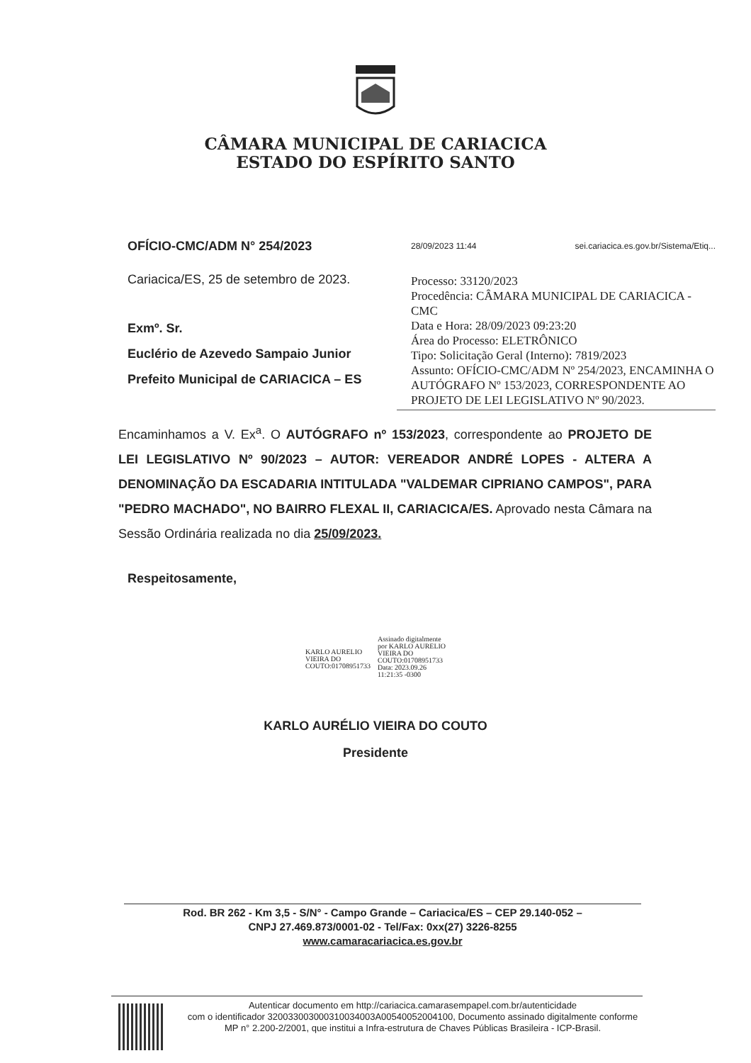CÂMARA MUNICIPAL DE CARIACICA
ESTADO DO ESPÍRITO SANTO
OFÍCIO-CMC/ADM N° 254/2023
Cariacica/ES, 25 de setembro de 2023.
Exmº. Sr.
Euclério de Azevedo Sampaio Junior
Prefeito Municipal de CARIACICA – ES
28/09/2023 11:44 sei.cariacica.es.gov.br/Sistema/Etiq...
Processo: 33120/2023
Procedência: CÂMARA MUNICIPAL DE CARIACICA - CMC
Data e Hora: 28/09/2023 09:23:20
Área do Processo: ELETRÔNICO
Tipo: Solicitação Geral (Interno): 7819/2023
Assunto: OFÍCIO-CMC/ADM Nº 254/2023, ENCAMINHA O AUTÓGRAFO Nº 153/2023, CORRESPONDENTE AO PROJETO DE LEI LEGISLATIVO Nº 90/2023.
Encaminhamos a V. Ex<sup>a</sup>. O AUTÓGRAFO nº 153/2023, correspondente ao PROJETO DE LEI LEGISLATIVO Nº 90/2023 – AUTOR: VEREADOR ANDRÉ LOPES - ALTERA A DENOMINAÇÃO DA ESCADARIA INTITULADA "VALDEMAR CIPRIANO CAMPOS", PARA "PEDRO MACHADO", NO BAIRRO FLEXAL II, CARIACICA/ES. Aprovado nesta Câmara na Sessão Ordinária realizada no dia 25/09/2023.
Respeitosamente,
KARLO AURELIO
VIEIRA DO
COUTO:01708951733
Assinado digitalmente
por KARLO AURELIO
VIEIRA DO
COUTO:01708951733
Data: 2023.09.26
11:21:35 -0300
KARLO AURÉLIO VIEIRA DO COUTO
Presidente
Rod. BR 262 - Km 3,5 - S/N° - Campo Grande – Cariacica/ES – CEP 29.140-052 –
CNPJ 27.469.873/0001-02 - Tel/Fax: 0xx(27) 3226-8255
www.camaracariacica.es.gov.br
Autenticar documento em http://cariacica.camarasempapel.com.br/autenticidade
com o identificador 320033003000310034003A00540052004100, Documento assinado digitalmente conforme MP n° 2.200-2/2001, que institui a Infra-estrutura de Chaves Públicas Brasileira - ICP-Brasil.